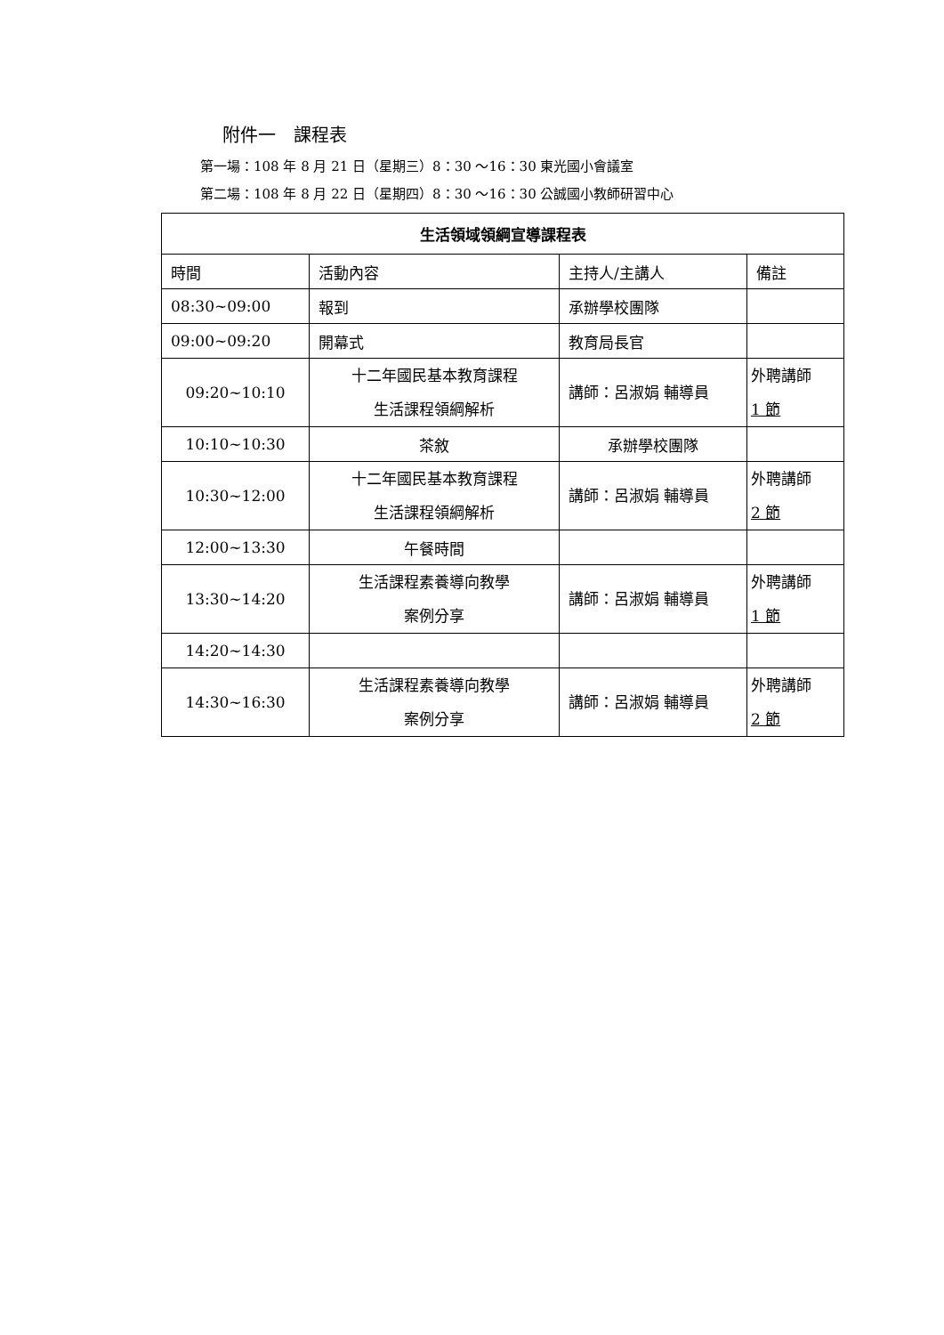附件一　課程表
第一場：108 年 8 月 21 日（星期三）8：30 ～16：30 東光國小會議室
第二場：108 年 8 月 22 日（星期四）8：30 ～16：30 公誠國小教師研習中心
| 生活領域領綱宣導課程表 | | | |
| --- | --- | --- | --- |
| 時間 | 活動內容 | 主持人/主講人 | 備註 |
| 08:30~09:00 | 報到 | 承辦學校團隊 | |
| 09:00~09:20 | 開幕式 | 教育局長官 | |
| 09:20~10:10 | 十二年國民基本教育課程 生活課程領綱解析 | 講師：呂淑娟 輔導員 | 外聘講師 1 節 |
| 10:10~10:30 | 茶敘 | 承辦學校團隊 | |
| 10:30~12:00 | 十二年國民基本教育課程 生活課程領綱解析 | 講師：呂淑娟 輔導員 | 外聘講師 2 節 |
| 12:00~13:30 | 午餐時間 | | |
| 13:30~14:20 | 生活課程素養導向教學 案例分享 | 講師：呂淑娟 輔導員 | 外聘講師 1 節 |
| 14:20~14:30 | | | |
| 14:30~16:30 | 生活課程素養導向教學 案例分享 | 講師：呂淑娟 輔導員 | 外聘講師 2 節 |